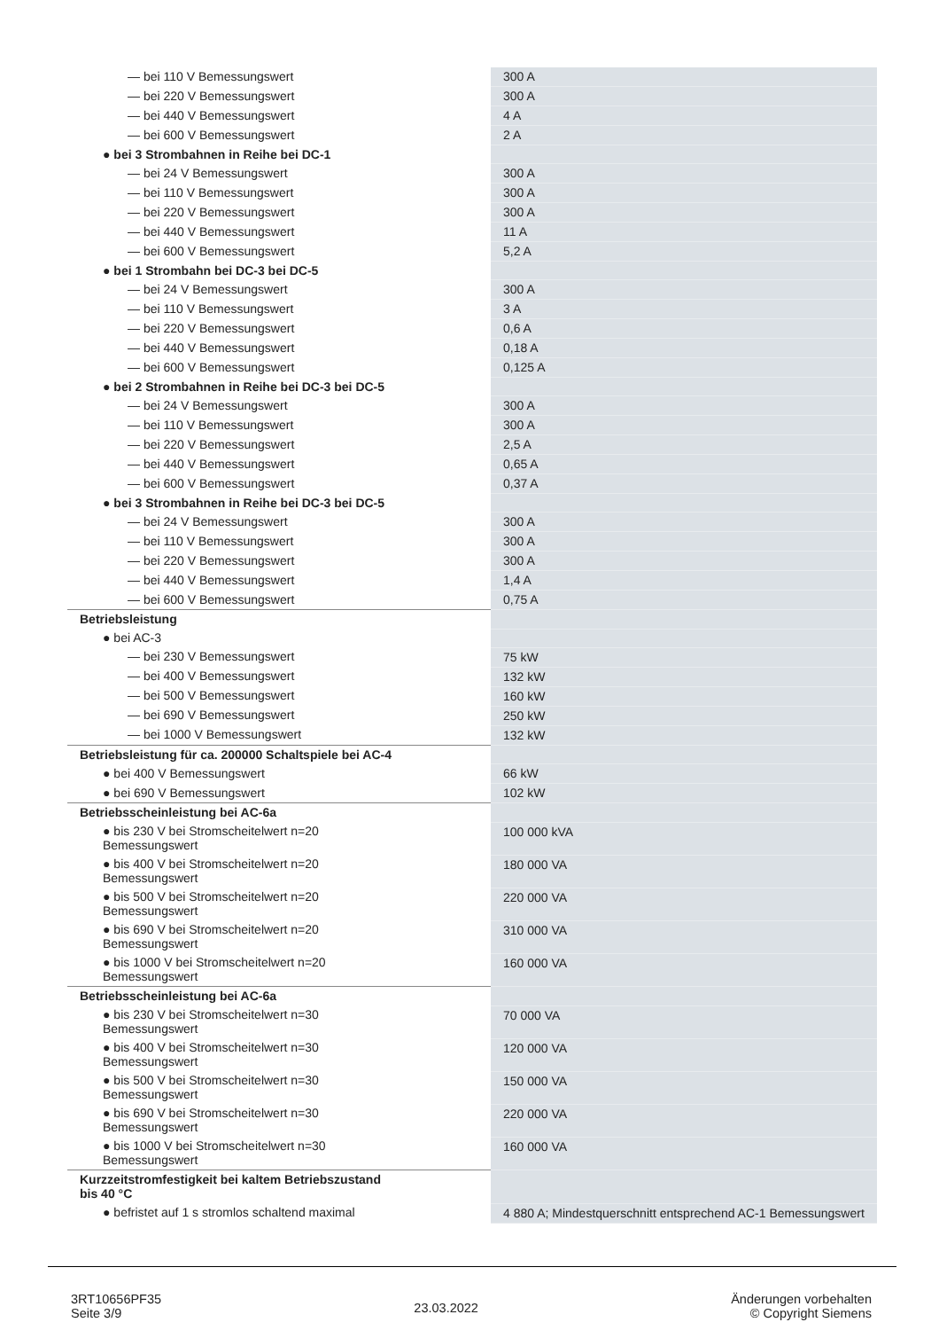| — bei 110 V Bemessungswert | 300 A |
| — bei 220 V Bemessungswert | 300 A |
| — bei 440 V Bemessungswert | 4 A |
| — bei 600 V Bemessungswert | 2 A |
| ● bei 3 Strombahnen in Reihe bei DC-1 | |
| — bei 24 V Bemessungswert | 300 A |
| — bei 110 V Bemessungswert | 300 A |
| — bei 220 V Bemessungswert | 300 A |
| — bei 440 V Bemessungswert | 11 A |
| — bei 600 V Bemessungswert | 5,2 A |
| ● bei 1 Strombahn bei DC-3 bei DC-5 | |
| — bei 24 V Bemessungswert | 300 A |
| — bei 110 V Bemessungswert | 3 A |
| — bei 220 V Bemessungswert | 0,6 A |
| — bei 440 V Bemessungswert | 0,18 A |
| — bei 600 V Bemessungswert | 0,125 A |
| ● bei 2 Strombahnen in Reihe bei DC-3 bei DC-5 | |
| — bei 24 V Bemessungswert | 300 A |
| — bei 110 V Bemessungswert | 300 A |
| — bei 220 V Bemessungswert | 2,5 A |
| — bei 440 V Bemessungswert | 0,65 A |
| — bei 600 V Bemessungswert | 0,37 A |
| ● bei 3 Strombahnen in Reihe bei DC-3 bei DC-5 | |
| — bei 24 V Bemessungswert | 300 A |
| — bei 110 V Bemessungswert | 300 A |
| — bei 220 V Bemessungswert | 300 A |
| — bei 440 V Bemessungswert | 1,4 A |
| — bei 600 V Bemessungswert | 0,75 A |
| Betriebsleistung | |
| ● bei AC-3 | |
| — bei 230 V Bemessungswert | 75 kW |
| — bei 400 V Bemessungswert | 132 kW |
| — bei 500 V Bemessungswert | 160 kW |
| — bei 690 V Bemessungswert | 250 kW |
| — bei 1000 V Bemessungswert | 132 kW |
| Betriebsleistung für ca. 200000 Schaltspiele bei AC-4 | |
| ● bei 400 V Bemessungswert | 66 kW |
| ● bei 690 V Bemessungswert | 102 kW |
| Betriebsscheinleistung bei AC-6a | |
| ● bis 230 V bei Stromscheitelwert n=20 Bemessungswert | 100 000 kVA |
| ● bis 400 V bei Stromscheitelwert n=20 Bemessungswert | 180 000 VA |
| ● bis 500 V bei Stromscheitelwert n=20 Bemessungswert | 220 000 VA |
| ● bis 690 V bei Stromscheitelwert n=20 Bemessungswert | 310 000 VA |
| ● bis 1000 V bei Stromscheitelwert n=20 Bemessungswert | 160 000 VA |
| Betriebsscheinleistung bei AC-6a | |
| ● bis 230 V bei Stromscheitelwert n=30 Bemessungswert | 70 000 VA |
| ● bis 400 V bei Stromscheitelwert n=30 Bemessungswert | 120 000 VA |
| ● bis 500 V bei Stromscheitelwert n=30 Bemessungswert | 150 000 VA |
| ● bis 690 V bei Stromscheitelwert n=30 Bemessungswert | 220 000 VA |
| ● bis 1000 V bei Stromscheitelwert n=30 Bemessungswert | 160 000 VA |
| Kurzzeitstromfestigkeit bei kaltem Betriebszustand bis 40 °C | |
| ● befristet auf 1 s stromlos schaltend maximal | 4 880 A; Mindestquerschnitt entsprechend AC-1 Bemessungswert |
3RT10656PF35
Seite 3/9
23.03.2022
Änderungen vorbehalten
© Copyright Siemens